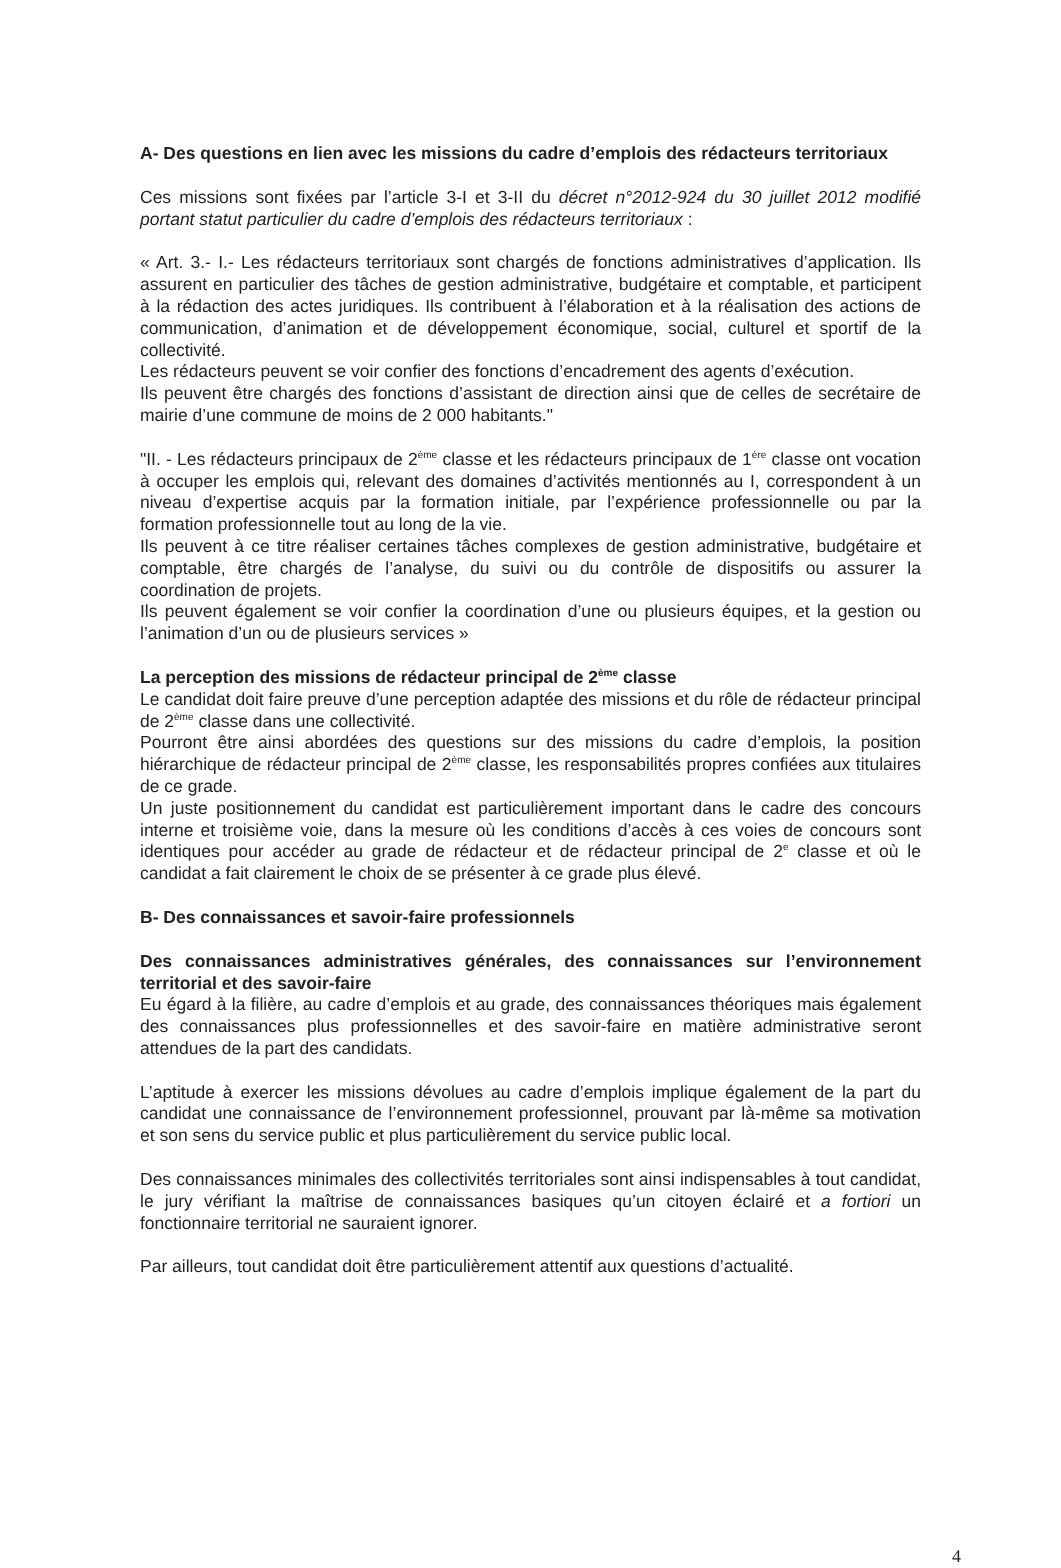A- Des questions en lien avec les missions du cadre d’emplois des rédacteurs territoriaux
Ces missions sont fixées par l’article 3-I et 3-II du décret n°2012-924 du 30 juillet 2012 modifié portant statut particulier du cadre d’emplois des rédacteurs territoriaux :
« Art. 3.- I.- Les rédacteurs territoriaux sont chargés de fonctions administratives d’application. Ils assurent en particulier des tâches de gestion administrative, budgétaire et comptable, et participent à la rédaction des actes juridiques. Ils contribuent à l’élaboration et à la réalisation des actions de communication, d’animation et de développement économique, social, culturel et sportif de la collectivité.
Les rédacteurs peuvent se voir confier des fonctions d’encadrement des agents d’exécution.
Ils peuvent être chargés des fonctions d’assistant de direction ainsi que de celles de secrétaire de mairie d’une commune de moins de 2 000 habitants."
"II. - Les rédacteurs principaux de 2<sup>ème</sup> classe et les rédacteurs principaux de 1<sup>ère</sup> classe ont vocation à occuper les emplois qui, relevant des domaines d’activités mentionnés au I, correspondent à un niveau d’expertise acquis par la formation initiale, par l’expérience professionnelle ou par la formation professionnelle tout au long de la vie.
Ils peuvent à ce titre réaliser certaines tâches complexes de gestion administrative, budgétaire et comptable, être chargés de l’analyse, du suivi ou du contrôle de dispositifs ou assurer la coordination de projets.
Ils peuvent également se voir confier la coordination d’une ou plusieurs équipes, et la gestion ou l’animation d’un ou de plusieurs services »
La perception des missions de rédacteur principal de 2<sup>ème</sup> classe
Le candidat doit faire preuve d’une perception adaptée des missions et du rôle de rédacteur principal de 2<sup>ème</sup> classe dans une collectivité.
Pourront être ainsi abordées des questions sur des missions du cadre d’emplois, la position hiérarchique de rédacteur principal de 2<sup>ème</sup> classe, les responsabilités propres confiées aux titulaires de ce grade.
Un juste positionnement du candidat est particulièrement important dans le cadre des concours interne et troisième voie, dans la mesure où les conditions d’accès à ces voies de concours sont identiques pour accéder au grade de rédacteur et de rédacteur principal de 2<sup>e</sup> classe et où le candidat a fait clairement le choix de se présenter à ce grade plus élevé.
B- Des connaissances et savoir-faire professionnels
Des connaissances administratives générales, des connaissances sur l’environnement territorial et des savoir-faire
Eu égard à la filière, au cadre d’emplois et au grade, des connaissances théoriques mais également des connaissances plus professionnelles et des savoir-faire en matière administrative seront attendues de la part des candidats.
L’aptitude à exercer les missions dévolues au cadre d’emplois implique également de la part du candidat une connaissance de l’environnement professionnel, prouvant par là-même sa motivation et son sens du service public et plus particulièrement du service public local.
Des connaissances minimales des collectivités territoriales sont ainsi indispensables à tout candidat, le jury vérifiant la maîtrise de connaissances basiques qu’un citoyen éclairé et a fortiori un fonctionnaire territorial ne sauraient ignorer.
Par ailleurs, tout candidat doit être particulièrement attentif aux questions d’actualité.
4